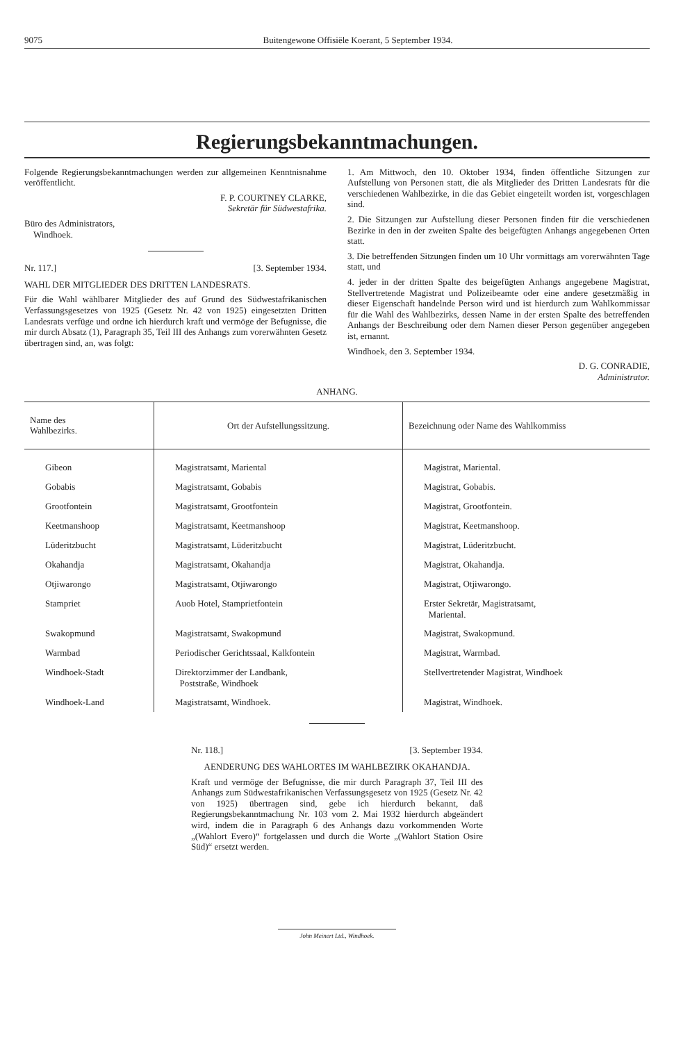9075 Buitengewone Offisiële Koerant, 5 September 1934.
Regierungsbekanntmachungen.
Folgende Regierungsbekanntmachungen werden zur allgemeinen Kenntnisnahme veröffentlicht.
F. P. COURTNEY CLARKE,
Sekretär für Südwestafrika.
Büro des Administrators,
Windhoek.
Nr. 117.] [3. September 1934.
WAHL DER MITGLIEDER DES DRITTEN LANDESRATS.
Für die Wahl wählbarer Mitglieder des auf Grund des Südwestafrikanischen Verfassungsgesetzes von 1925 (Gesetz Nr. 42 von 1925) eingesetzten Dritten Landesrats verfüge und ordne ich hierdurch kraft und vermöge der Befugnisse, die mir durch Absatz (1), Paragraph 35, Teil III des Anhangs zum vorerwähnten Gesetz übertragen sind, an, was folgt:
1. Am Mittwoch, den 10. Oktober 1934, finden öffentliche Sitzungen zur Aufstellung von Personen statt, die als Mitglieder des Dritten Landesrats für die verschiedenen Wahlbezirke, in die das Gebiet eingeteilt worden ist, vorgeschlagen sind.
2. Die Sitzungen zur Aufstellung dieser Personen finden für die verschiedenen Bezirke in den in der zweiten Spalte des beigefügten Anhangs angegebenen Orten statt.
3. Die betreffenden Sitzungen finden um 10 Uhr vormittags am vorerwähnten Tage statt, und
4. jeder in der dritten Spalte des beigefügten Anhangs angegebene Magistrat, Stellvertretende Magistrat und Polizeibeamte oder eine andere gesetzmäßig in dieser Eigenschaft handelnde Person wird und ist hierdurch zum Wahlkommissar für die Wahl des Wahlbezirks, dessen Name in der ersten Spalte des betreffenden Anhangs der Beschreibung oder dem Namen dieser Person gegenüber angegeben ist, ernannt.
Windhoek, den 3. September 1934.
D. G. CONRADIE,
Administrator.
ANHANG.
| Name des Wahlbezirks. | Ort der Aufstellungssitzung. | Bezeichnung oder Name des Wahlkommiss |
| --- | --- | --- |
| Gibeon | Magistratsamt, Mariental | Magistrat, Mariental. |
| Gobabis | Magistratsamt, Gobabis | Magistrat, Gobabis. |
| Grootfontein | Magistratsamt, Grootfontein | Magistrat, Grootfontein. |
| Keetmanshoop | Magistratsamt, Keetmanshoop | Magistrat, Keetmanshoop. |
| Lüderitzbucht | Magistratsamt, Lüderitzbucht | Magistrat, Lüderitzbucht. |
| Okahandja | Magistratsamt, Okahandja | Magistrat, Okahandja. |
| Otjiwarongo | Magistratsamt, Otjiwarongo | Magistrat, Otjiwarongo. |
| Stampriet | Auob Hotel, Stamprietfontein | Erster Sekretär, Magistratsamt, Mariental. |
| Swakopmund | Magistratsamt, Swakopmund | Magistrat, Swakopmund. |
| Warmbad | Periodischer Gerichtssaal, Kalkfontein | Magistrat, Warmbad. |
| Windhoek-Stadt | Direktorzimmer der Landbank, Poststraße, Windhoek | Stellvertretender Magistrat, Windhoek |
| Windhoek-Land | Magistratsamt, Windhoek. | Magistrat, Windhoek. |
Nr. 118.] [3. September 1934.
AENDERUNG DES WAHLORTES IM WAHLBEZIRK OKAHANDJA.
Kraft und vermöge der Befugnisse, die mir durch Paragraph 37, Teil III des Anhangs zum Südwestafrikanischen Verfassungsgesetz von 1925 (Gesetz Nr. 42 von 1925) übertragen sind, gebe ich hierdurch bekannt, daß Regierungsbekanntmachung Nr. 103 vom 2. Mai 1932 hierdurch abgeändert wird, indem die in Paragraph 6 des Anhangs dazu vorkommenden Worte „(Wahlort Evero)“ fortgelassen und durch die Worte „(Wahlort Station Osire Süd)“ ersetzt werden.
John Meinert Ltd., Windhoek.